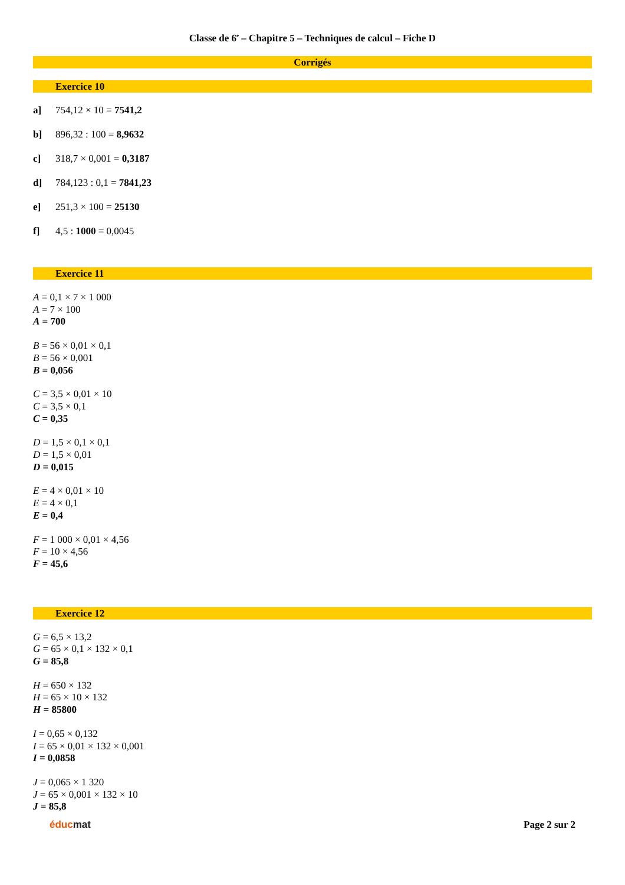Classe de 6<sup>e</sup> – Chapitre 5 – Techniques de calcul – Fiche D
Corrigés
Exercice 10
a] 754,12 × 10 = 7541,2
b] 896,32 : 100 = 8,9632
c] 318,7 × 0,001 = 0,3187
d] 784,123 : 0,1 = 7841,23
e] 251,3 × 100 = 25130
f] 4,5 : 1000 = 0,0045
Exercice 11
A = 0,1 × 7 × 1 000
A = 7 × 100
A = 700
B = 56 × 0,01 × 0,1
B = 56 × 0,001
B = 0,056
C = 3,5 × 0,01 × 10
C = 3,5 × 0,1
C = 0,35
D = 1,5 × 0,1 × 0,1
D = 1,5 × 0,01
D = 0,015
E = 4 × 0,01 × 10
E = 4 × 0,1
E = 0,4
F = 1 000 × 0,01 × 4,56
F = 10 × 4,56
F = 45,6
Exercice 12
G = 6,5 × 13,2
G = 65 × 0,1 × 132 × 0,1
G = 85,8
H = 650 × 132
H = 65 × 10 × 132
H = 85800
I = 0,65 × 0,132
I = 65 × 0,01 × 132 × 0,001
I = 0,0858
J = 0,065 × 1 320
J = 65 × 0,001 × 132 × 10
J = 85,8
éducmat Page 2 sur 2